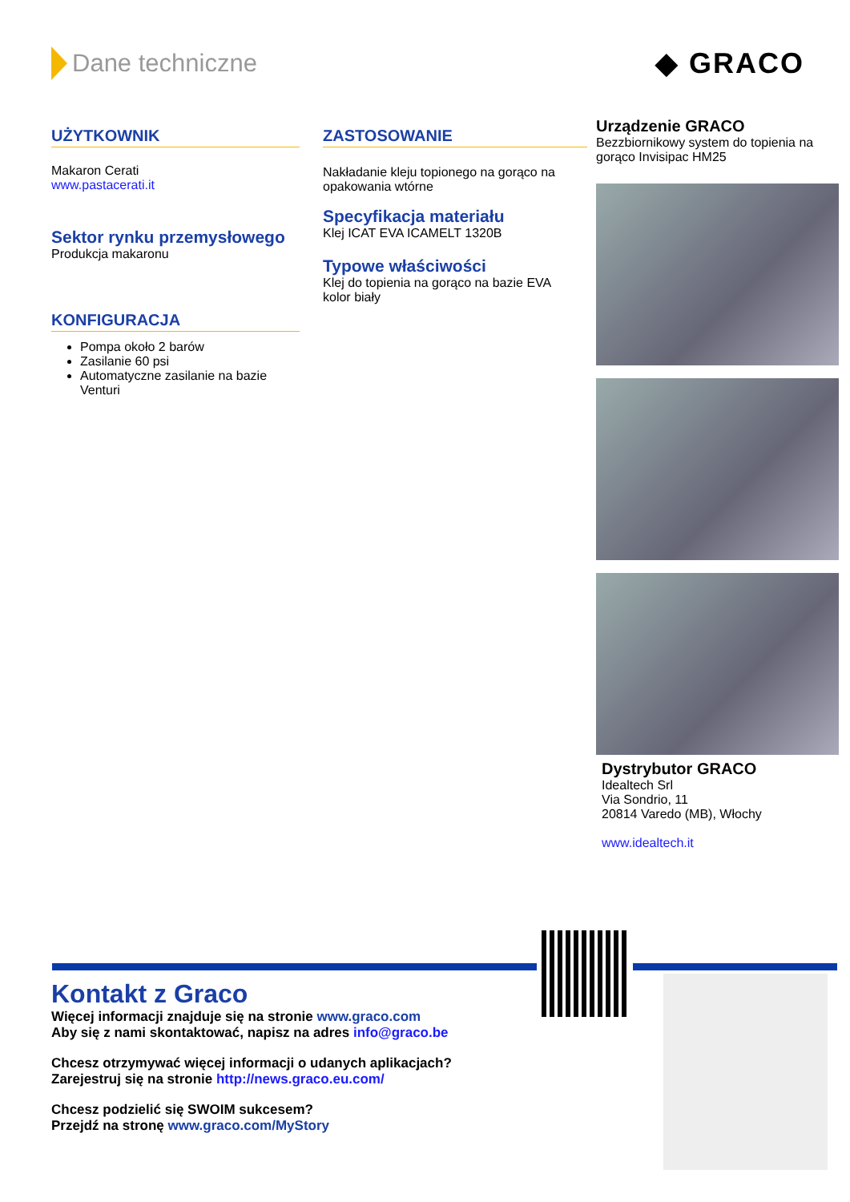Dane techniczne
◆ GRACO
UŻYTKOWNIK
Makaron Cerati
www.pastacerati.it
Sektor rynku przemysłowego
Produkcja makaronu
KONFIGURACJA
Pompa około 2 barów
Zasilanie 60 psi
Automatyczne zasilanie na bazie Venturi
ZASTOSOWANIE
Nakładanie kleju topionego na gorąco na opakowania wtórne
Specyfikacja materiału
Klej ICAT EVA ICAMELT 1320B
Typowe właściwości
Klej do topienia na gorąco na bazie EVA
kolor biały
Urządzenie GRACO
Bezzbiornikowy system do topienia na gorąco Invisipac HM25
Dystrybutor GRACO
Idealtech Srl
Via Sondrio, 11
20814 Varedo (MB), Włochy
www.idealtech.it
Kontakt z Graco
Więcej informacji znajduje się na stronie www.graco.com
Aby się z nami skontaktować, napisz na adres info@graco.be
Chcesz otrzymywać więcej informacji o udanych aplikacjach?
Zarejestruj się na stronie http://news.graco.eu.com/
Chcesz podzielić się SWOIM sukcesem?
Przejdź na stronę www.graco.com/MyStory